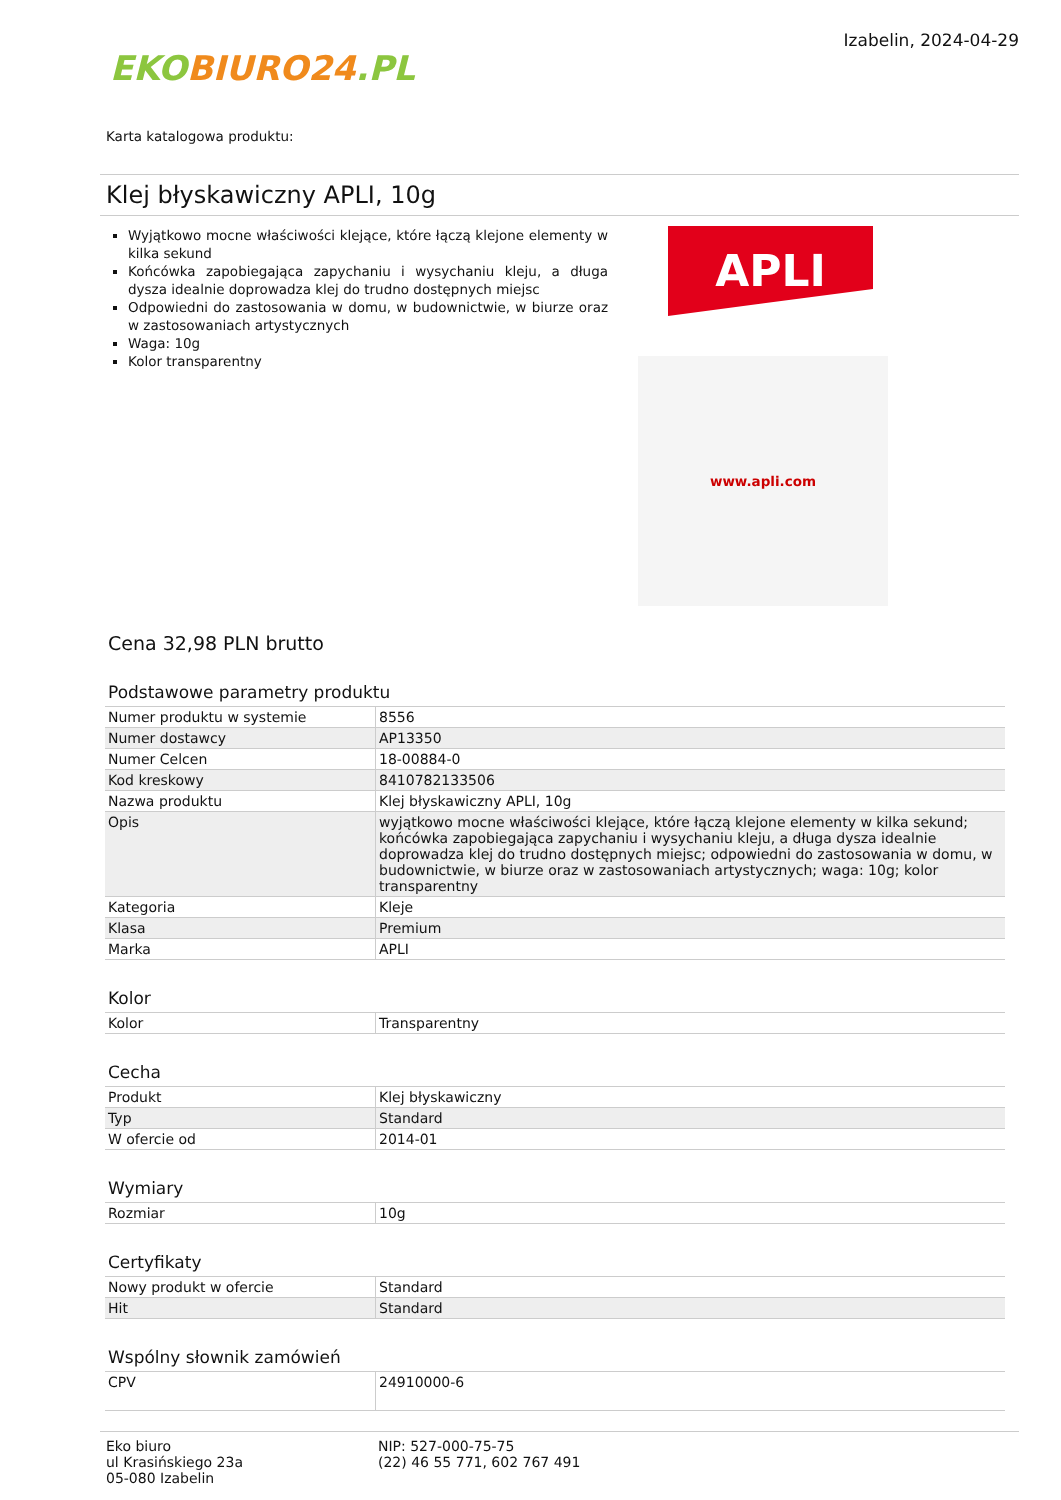EKOBIURO24.PL
Izabelin, 2024-04-29
Karta katalogowa produktu:
Klej błyskawiczny APLI, 10g
Wyjątkowo mocne właściwości klejące, które łączą klejone elementy w kilka sekund
Końcówka zapobiegająca zapychaniu i wysychaniu kleju, a długa dysza idealnie doprowadza klej do trudno dostępnych miejsc
Odpowiedni do zastosowania w domu, w budownictwie, w biurze oraz w zastosowaniach artystycznych
Waga: 10g
Kolor transparentny
APLI
www.apli.com
Cena 32,98 PLN brutto
Podstawowe parametry produktu
| Numer produktu w systemie | 8556 |
| Numer dostawcy | AP13350 |
| Numer Celcen | 18-00884-0 |
| Kod kreskowy | 8410782133506 |
| Nazwa produktu | Klej błyskawiczny APLI, 10g |
| Opis | wyjątkowo mocne właściwości klejące, które łączą klejone elementy w kilka sekund; końcówka zapobiegająca zapychaniu i wysychaniu kleju, a długa dysza idealnie doprowadza klej do trudno dostępnych miejsc; odpowiedni do zastosowania w domu, w budownictwie, w biurze oraz w zastosowaniach artystycznych; waga: 10g; kolor transparentny |
| Kategoria | Kleje |
| Klasa | Premium |
| Marka | APLI |
Kolor
| Kolor | Transparentny |
Cecha
| Produkt | Klej błyskawiczny |
| Typ | Standard |
| W ofercie od | 2014-01 |
Wymiary
| Rozmiar | 10g |
Certyfikaty
| Nowy produkt w ofercie | Standard |
| Hit | Standard |
Wspólny słownik zamówień
| CPV | 24910000-6 |
Eko biuro
ul Krasińskiego 23a
05-080 Izabelin
NIP: 527-000-75-75
(22) 46 55 771, 602 767 491